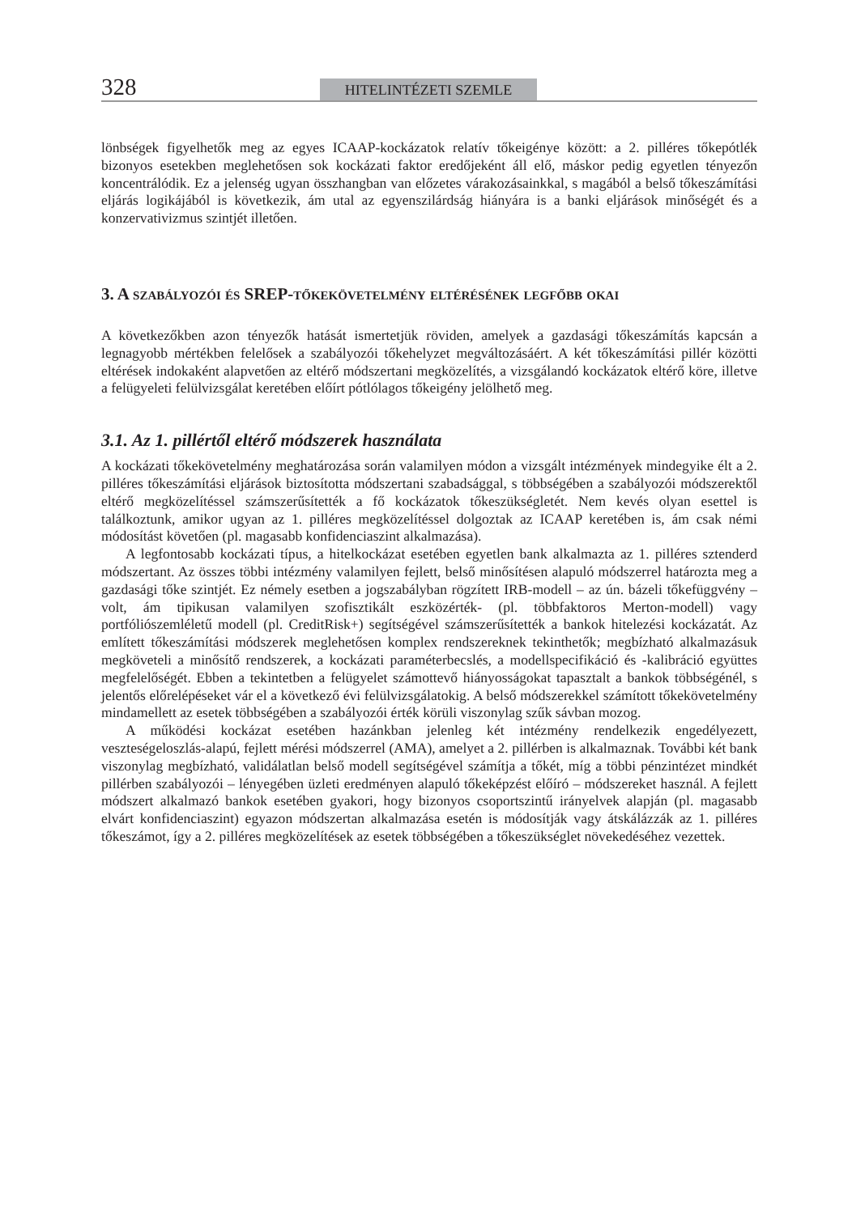328 HITELINTÉZETI SZEMLE
lönbségek figyelhetők meg az egyes ICAAP-kockázatok relatív tőkeigénye között: a 2. pilléres tőkepótlék bizonyos esetekben meglehetősen sok kockázati faktor eredőjeként áll elő, máskor pedig egyetlen tényezőn koncentrálódik. Ez a jelenség ugyan összhangban van előzetes várakozásainkkal, s magából a belső tőkeszámítási eljárás logikájából is következik, ám utal az egyenszilárdság hiányára is a banki eljárások minőségét és a konzervativizmus szintjét illetően.
3. A szabályozói és SREP-tőkekövetelmény eltérésének legfőbb okai
A következőkben azon tényezők hatását ismertetjük röviden, amelyek a gazdasági tőkeszámítás kapcsán a legnagyobb mértékben felelősek a szabályozói tőkehelyzet megváltozásáért. A két tőkeszámítási pillér közötti eltérések indokaként alapvetően az eltérő módszertani megközelítés, a vizsgálandó kockázatok eltérő köre, illetve a felügyeleti felülvizsgálat keretében előírt pótlólagos tőkeigény jelölhető meg.
3.1. Az 1. pillértől eltérő módszerek használata
A kockázati tőkekövetelmény meghatározása során valamilyen módon a vizsgált intézmények mindegyike élt a 2. pilléres tőkeszámítási eljárások biztosította módszertani szabadsággal, s többségében a szabályozói módszerektől eltérő megközelítéssel számszerűsítették a fő kockázatok tőkeszükségletét. Nem kevés olyan esettel is találkoztunk, amikor ugyan az 1. pilléres megközelítéssel dolgoztak az ICAAP keretében is, ám csak némi módosítást követően (pl. magasabb konfidenciaszint alkalmazása).
A legfontosabb kockázati típus, a hitelkockázat esetében egyetlen bank alkalmazta az 1. pilléres sztenderd módszertant. Az összes többi intézmény valamilyen fejlett, belső minősítésen alapuló módszerrel határozta meg a gazdasági tőke szintjét. Ez némely esetben a jogszabályban rögzített IRB-modell – az ún. bázeli tőkefüggvény – volt, ám tipikusan valamilyen szofisztikált eszközérték- (pl. többfaktoros Merton-modell) vagy portfóliószemléletű modell (pl. CreditRisk+) segítségével számszerűsítették a bankok hitelezési kockázatát. Az említett tőkeszámítási módszerek meglehetősen komplex rendszereknek tekinthetők; megbízható alkalmazásuk megköveteli a minősítő rendszerek, a kockázati paraméterbecslés, a modellspecifikáció és -kalibráció együttes megfelelőségét. Ebben a tekintetben a felügyelet számottevő hiányosságokat tapasztalt a bankok többségénél, s jelentős előrelépéseket vár el a következő évi felülvizsgálatokig. A belső módszerekkel számított tőkekövetelmény mindamellett az esetek többségében a szabályozói érték körüli viszonylag szűk sávban mozog.
A működési kockázat esetében hazánkban jelenleg két intézmény rendelkezik engedélyezett, veszteségeloszlás-alapú, fejlett mérési módszerrel (AMA), amelyet a 2. pillérben is alkalmaznak. További két bank viszonylag megbízható, validálatlan belső modell segítségével számítja a tőkét, míg a többi pénzintézet mindkét pillérben szabályozói – lényegében üzleti eredményen alapuló tőkeképzést előíró – módszereket használ. A fejlett módszert alkalmazó bankok esetében gyakori, hogy bizonyos csoportszintű irányelvek alapján (pl. magasabb elvárt konfidenciaszint) egyazon módszertan alkalmazása esetén is módosítják vagy átskálázzák az 1. pilléres tőkeszámot, így a 2. pilléres megközelítések az esetek többségében a tőkeszükséglet növekedéséhez vezettek.